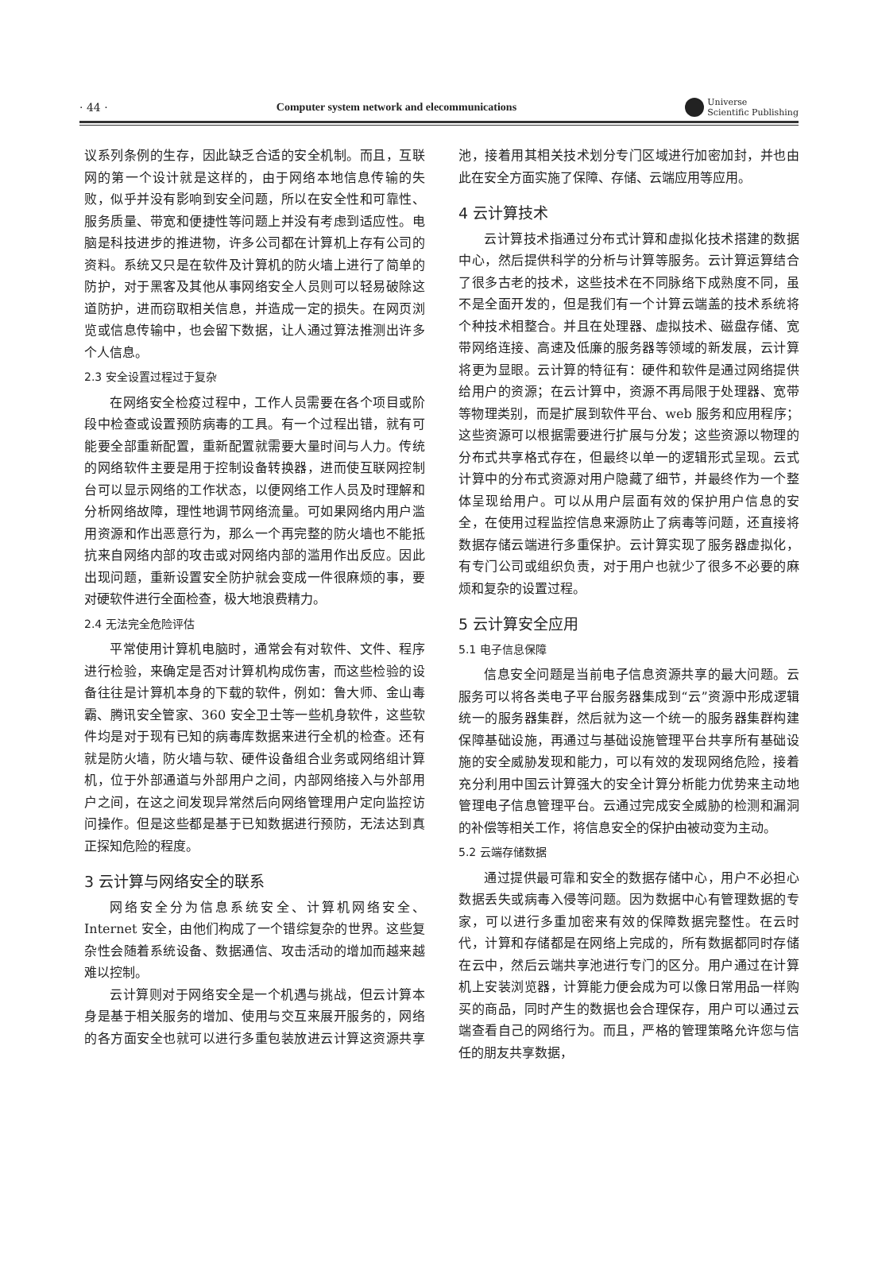· 44 · Computer system network and elecommunications Universe
Scientific Publishing
议系列条例的生存，因此缺乏合适的安全机制。而且，互联网的第一个设计就是这样的，由于网络本地信息传输的失败，似乎并没有影响到安全问题，所以在安全性和可靠性、服务质量、带宽和便捷性等问题上并没有考虑到适应性。电脑是科技进步的推进物，许多公司都在计算机上存有公司的资料。系统又只是在软件及计算机的防火墙上进行了简单的防护，对于黑客及其他从事网络安全人员则可以轻易破除这道防护，进而窃取相关信息，并造成一定的损失。在网页浏览或信息传输中，也会留下数据，让人通过算法推测出许多个人信息。
2.3 安全设置过程过于复杂
在网络安全检疫过程中，工作人员需要在各个项目或阶段中检查或设置预防病毒的工具。有一个过程出错，就有可能要全部重新配置，重新配置就需要大量时间与人力。传统的网络软件主要是用于控制设备转换器，进而使互联网控制台可以显示网络的工作状态，以便网络工作人员及时理解和分析网络故障，理性地调节网络流量。可如果网络内用户滥用资源和作出恶意行为，那么一个再完整的防火墙也不能抵抗来自网络内部的攻击或对网络内部的滥用作出反应。因此出现问题，重新设置安全防护就会变成一件很麻烦的事，要对硬软件进行全面检查，极大地浪费精力。
2.4 无法完全危险评估
平常使用计算机电脑时，通常会有对软件、文件、程序进行检验，来确定是否对计算机构成伤害，而这些检验的设备往往是计算机本身的下载的软件，例如：鲁大师、金山毒霸、腾讯安全管家、360 安全卫士等一些机身软件，这些软件均是对于现有已知的病毒库数据来进行全机的检查。还有就是防火墙，防火墙与软、硬件设备组合业务或网络组计算机，位于外部通道与外部用户之间，内部网络接入与外部用户之间，在这之间发现异常然后向网络管理用户定向监控访问操作。但是这些都是基于已知数据进行预防，无法达到真正探知危险的程度。
3 云计算与网络安全的联系
网络安全分为信息系统安全、计算机网络安全、Internet 安全，由他们构成了一个错综复杂的世界。这些复杂性会随着系统设备、数据通信、攻击活动的增加而越来越难以控制。
云计算则对于网络安全是一个机遇与挑战，但云计算本身是基于相关服务的增加、使用与交互来展开服务的，网络的各方面安全也就可以进行多重包装放进云计算这资源共享池，接着用其相关技术划分专门区域进行加密加封，并也由此在安全方面实施了保障、存储、云端应用等应用。
4 云计算技术
云计算技术指通过分布式计算和虚拟化技术搭建的数据中心，然后提供科学的分析与计算等服务。云计算运算结合了很多古老的技术，这些技术在不同脉络下成熟度不同，虽不是全面开发的，但是我们有一个计算云端盖的技术系统将个种技术相整合。并且在处理器、虚拟技术、磁盘存储、宽带网络连接、高速及低廉的服务器等领域的新发展，云计算将更为显眼。云计算的特征有：硬件和软件是通过网络提供给用户的资源；在云计算中，资源不再局限于处理器、宽带等物理类别，而是扩展到软件平台、web 服务和应用程序；这些资源可以根据需要进行扩展与分发；这些资源以物理的分布式共享格式存在，但最终以单一的逻辑形式呈现。云式计算中的分布式资源对用户隐藏了细节，并最终作为一个整体呈现给用户。可以从用户层面有效的保护用户信息的安全，在使用过程监控信息来源防止了病毒等问题，还直接将数据存储云端进行多重保护。云计算实现了服务器虚拟化，有专门公司或组织负责，对于用户也就少了很多不必要的麻烦和复杂的设置过程。
5 云计算安全应用
5.1 电子信息保障
信息安全问题是当前电子信息资源共享的最大问题。云服务可以将各类电子平台服务器集成到“云”资源中形成逻辑统一的服务器集群，然后就为这一个统一的服务器集群构建保障基础设施，再通过与基础设施管理平台共享所有基础设施的安全威胁发现和能力，可以有效的发现网络危险，接着充分利用中国云计算强大的安全计算分析能力优势来主动地管理电子信息管理平台。云通过完成安全威胁的检测和漏洞的补偿等相关工作，将信息安全的保护由被动变为主动。
5.2 云端存储数据
通过提供最可靠和安全的数据存储中心，用户不必担心数据丢失或病毒入侵等问题。因为数据中心有管理数据的专家，可以进行多重加密来有效的保障数据完整性。在云时代，计算和存储都是在网络上完成的，所有数据都同时存储在云中，然后云端共享池进行专门的区分。用户通过在计算机上安装浏览器，计算能力便会成为可以像日常用品一样购买的商品，同时产生的数据也会合理保存，用户可以通过云端查看自己的网络行为。而且，严格的管理策略允许您与信任的朋友共享数据，